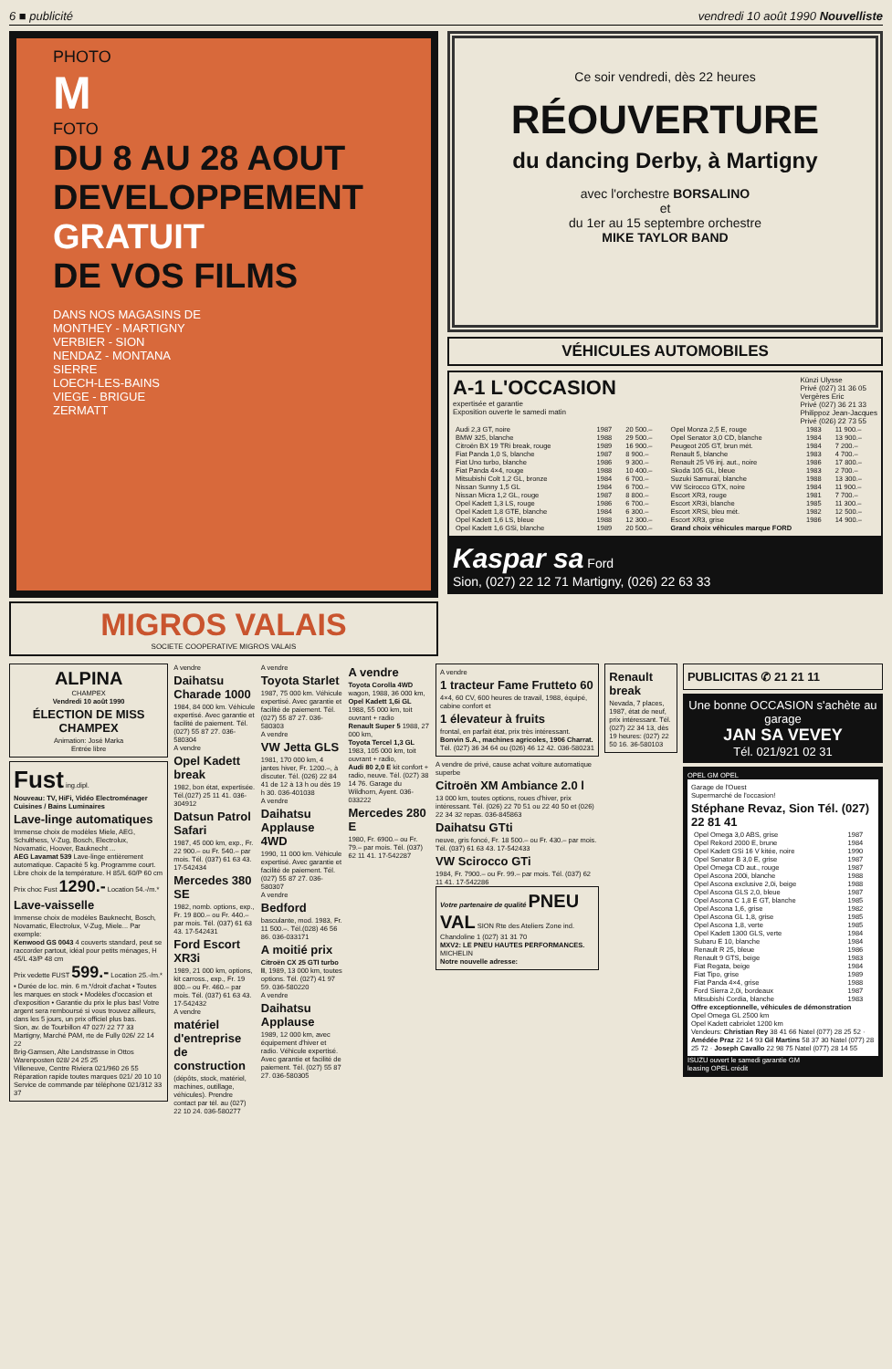6 ■ publicité vendredi 10 août 1990 Nouvelliste
PHOTO
M
FOTO
DU 8 AU 28 AOUT
DEVELOPPEMENT
GRATUIT
DE VOS FILMS
DANS NOS MAGASINS DE
MONTHEY - MARTIGNY
VERBIER - SION
NENDAZ - MONTANA
SIERRE
LOECH-LES-BAINS
VIEGE - BRIGUE
ZERMATT
MIGROS VALAIS
SOCIETE COOPERATIVE MIGROS VALAIS
Ce soir vendredi, dès 22 heures
RÉOUVERTURE
du dancing Derby, à Martigny
avec l'orchestre BORSALINO
et
du 1er au 15 septembre orchestre
MIKE TAYLOR BAND
VÉHICULES AUTOMOBILES
A-1 L'OCCASION
expertisée et garantie
Exposition ouverte le samedi matin
Künzi Ulysse
Privé (027) 31 36 05
Vergères Eric
Privé (027) 36 21 33
Philippoz Jean-Jacques
Privé (026) 22 73 55
| Audi 2,3 GT, noire | 1987 | 20 500.– | Opel Monza 2,5 E, rouge | 1983 | 11 900.– |
| BMW 325, blanche | 1988 | 29 500.– | Opel Senator 3,0 CD, blanche | 1984 | 13 900.– |
| Citroën BX 19 TRi break, rouge | 1989 | 16 900.– | Peugeot 205 GT, brun mét. | 1984 | 7 200.– |
| Fiat Panda 1,0 S, blanche | 1987 | 8 900.– | Renault 5, blanche | 1983 | 4 700.– |
| Fiat Uno turbo, blanche | 1986 | 9 300.– | Renault 25 V6 inj. aut., noire | 1986 | 17 800.– |
| Fiat Panda 4×4, rouge | 1988 | 10 400.– | Skoda 105 GL, bleue | 1983 | 2 700.– |
| Mitsubishi Colt 1,2 GL, bronze | 1984 | 6 700.– | Suzuki Samuraï, blanche | 1988 | 13 300.– |
| Nissan Sunny 1,5 GL | 1984 | 6 700.– | VW Scirocco GTX, noire | 1984 | 11 900.– |
| Nissan Micra 1,2 GL, rouge | 1987 | 8 800.– | Escort XR3, rouge | 1981 | 7 700.– |
| Opel Kadett 1,3 LS, rouge | 1986 | 6 700.– | Escort XR3i, blanche | 1985 | 11 300.– |
| Opel Kadett 1,8 GTE, blanche | 1984 | 6 300.– | Escort XRSi, bleu mét. | 1982 | 12 500.– |
| Opel Kadett 1,6 LS, bleue | 1988 | 12 300.– | Escort XR3, grise | 1986 | 14 900.– |
| Opel Kadett 1,6 GSi, blanche | 1989 | 20 500.– | Grand choix véhicules marque FORD | | |
Kaspar sa Ford
Sion, (027) 22 12 71 Martigny, (026) 22 63 33
ALPINA
CHAMPEX
Vendredi 10 août 1990
ÉLECTION DE MISS CHAMPEX
Animation: José Marka
Entrée libre
Fust ing.dipl.
Nouveau: TV, HiFi, Vidéo Electroménager Cuisines / Bains Luminaires
Lave-linge automatiques
Immense choix de modèles Miele, AEG, Schulthess, V-Zug, Bosch, Electrolux, Novamatic, Hoover, Bauknecht ...
AEG Lavamat 539 Lave-linge entièrement automatique. Capacité 5 kg. Programme court. Libre choix de la température. H 85/L 60/P 60 cm
Prix choc Fust 1290.- Location 54.-/m.*
Lave-vaisselle
Immense choix de modèles Bauknecht, Bosch, Novamatic, Electrolux, V-Zug, Miele... Par exemple:
Kenwood GS 0043 4 couverts standard, peut se raccorder partout, idéal pour petits ménages, H 45/L 43/P 48 cm
Prix vedette FUST 599.- Location 25.-/m.*
• Durée de loc. min. 6 m.*/droit d'achat • Toutes les marques en stock • Modèles d'occasion et d'exposition • Garantie du prix le plus bas! Votre argent sera remboursé si vous trouvez ailleurs, dans les 5 jours, un prix officiel plus bas.
Sion, av. de Tourbillon 47 027/ 22 77 33
Martigny, Marché PAM, rte de Fully 026/ 22 14 22
Brig-Gamsen, Alte Landstrasse in Ottos Warenposten 028/ 24 25 25
Villeneuve, Centre Riviera 021/960 26 55
Réparation rapide toutes marques 021/ 20 10 10
Service de commande par téléphone 021/312 33 37
A vendre
Daihatsu Charade 1000
1984, 84 000 km. Véhicule expertisé. Avec garantie et facilité de paiement. Tél. (027) 55 87 27. 036-580304
A vendre
Opel Kadett break
1982, bon état, expertisée. Tél.(027) 25 11 41. 036-304912
Datsun Patrol Safari
1987, 45 000 km, exp., Fr. 22 900.– ou Fr. 540.– par mois. Tél. (037) 61 63 43. 17-542434
Mercedes 380 SE
1982, nomb. options, exp., Fr. 19 800.– ou Fr. 440.– par mois. Tél. (037) 61 63 43. 17-542431
Ford Escort XR3i
1989, 21 000 km, options, kit carross., exp., Fr. 19 800.– ou Fr. 460.– par mois. Tél. (037) 61 63 43. 17-542432
A vendre
matériel d'entreprise de construction
(dépôts, stock, matériel, machines, outillage, véhicules). Prendre contact par tél. au (027) 22 10 24. 036-580277
A vendre
Toyota Starlet
1987, 75 000 km. Véhicule expertisé. Avec garantie et facilité de paiement. Tél. (027) 55 87 27. 036-580303
A vendre
VW Jetta GLS
1981, 170 000 km, 4 jantes hiver, Fr. 1200.–, à discuter. Tél. (026) 22 84 41 de 12 à 13 h ou dès 19 h 30. 036-401038
A vendre
Daihatsu Applause 4WD
1990, 11 000 km. Véhicule expertisé. Avec garantie et facilité de paiement. Tél. (027) 55 87 27. 036-580307
A vendre
Bedford
basculante, mod. 1983, Fr. 11 500.–. Tél.(028) 46 56 86. 036-033171
A moitié prix
Citroën CX 25 GTI turbo II, 1989, 13 000 km, toutes options. Tél. (027) 41 97 59. 036-580220
A vendre
Daihatsu Applause
1989, 12 000 km, avec équipement d'hiver et radio. Véhicule expertisé. Avec garantie et facilité de paiement. Tél. (027) 55 87 27. 036-580305
A vendre
Toyota Corolla 4WD wagon, 1988, 36 000 km,
Opel Kadett 1,6i GL 1988, 55 000 km, toit ouvrant + radio
Renault Super 5 1988, 27 000 km,
Toyota Tercel 1,3 GL 1983, 105 000 km, toit ouvrant + radio,
Audi 80 2,0 E kit confort + radio, neuve. Tél. (027) 38 14 76. Garage du Wildhorn, Ayent. 036-033222
Mercedes 280 E
1980, Fr. 6900.– ou Fr. 79.– par mois. Tél. (037) 62 11 41. 17-542287
A vendre
1 tracteur Fame Frutteto 60
4×4, 60 CV, 600 heures de travail, 1988, équipé, cabine confort et
1 élevateur à fruits
frontal, en parfait état, prix très intéressant. Bonvin S.A., machines agricoles, 1906 Charrat. Tél. (027) 36 34 64 ou (026) 46 12 42. 036-580231
A vendre de privé, cause achat voiture automatique superbe
Citroën XM Ambiance 2.0 l
13 000 km, toutes options, roues d'hiver, prix intéressant. Tél. (026) 22 70 51 ou 22 40 50 et (026) 22 34 32 repas. 036-845863
Daihatsu GTti
neuve, gris foncé, Fr. 18 500.– ou Fr. 430.– par mois. Tél. (037) 61 63 43. 17-542433
VW Scirocco GTi
1984, Fr. 7900.– ou Fr. 99.– par mois. Tél. (037) 62 11 41. 17-542286
Votre partenaire de qualité PNEU VAL SION Rte des Ateliers Zone ind. Chandoline 1 (027) 31 31 70
MXV2: LE PNEU HAUTES PERFORMANCES. MICHELIN
Notre nouvelle adresse:
Renault break
Nevada, 7 places, 1987, état de neuf, prix intéressant. Tél. (027) 22 34 13, dès 19 heures: (027) 22 50 16. 36-580103
PUBLICITAS ✆ 21 21 11
Une bonne OCCASION s'achète au garage
JAN SA VEVEY
Tél. 021/921 02 31
OPEL GM OPEL
Garage de l'Ouest
Supermarché de l'occasion!
Stéphane Revaz, Sion Tél. (027) 22 81 41
| Opel Omega 3,0 ABS, grise | 1987 |
| Opel Rekord 2000 E, brune | 1984 |
| Opel Kadett GSi 16 V kitée, noire | 1990 |
| Opel Senator B 3,0 E, grise | 1987 |
| Opel Omega CD aut., rouge | 1987 |
| Opel Ascona 200i, blanche | 1988 |
| Opel Ascona exclusive 2,0i, beige | 1988 |
| Opel Ascona GLS 2,0, bleue | 1987 |
| Opel Ascona C 1,8 E GT, blanche | 1985 |
| Opel Ascona 1,6, grise | 1982 |
| Opel Ascona GL 1,8, grise | 1985 |
| Opel Ascona 1,8, verte | 1985 |
| Opel Kadett 1300 GLS, verte | 1984 |
| Subaru E 10, blanche | 1984 |
| Renault R 25, bleue | 1986 |
| Renault 9 GTS, beige | 1983 |
| Fiat Regata, beige | 1984 |
| Fiat Tipo, grise | 1989 |
| Fiat Panda 4×4, grise | 1988 |
| Ford Sierra 2,0i, bordeaux | 1987 |
| Mitsubishi Cordia, blanche | 1983 |
Offre exceptionnelle, véhicules de démonstration
Opel Omega GL 2500 km
Opel Kadett cabriolet 1200 km
Vendeurs: Christian Rey 38 41 66 Natel (077) 28 25 52 · Amédée Praz 22 14 93 Gil Martins 58 37 30 Natel (077) 28 25 72 · Joseph Cavallo 22 98 75 Natel (077) 28 14 55
ISUZU ouvert le samedi garantie GM
leasing OPEL crédit